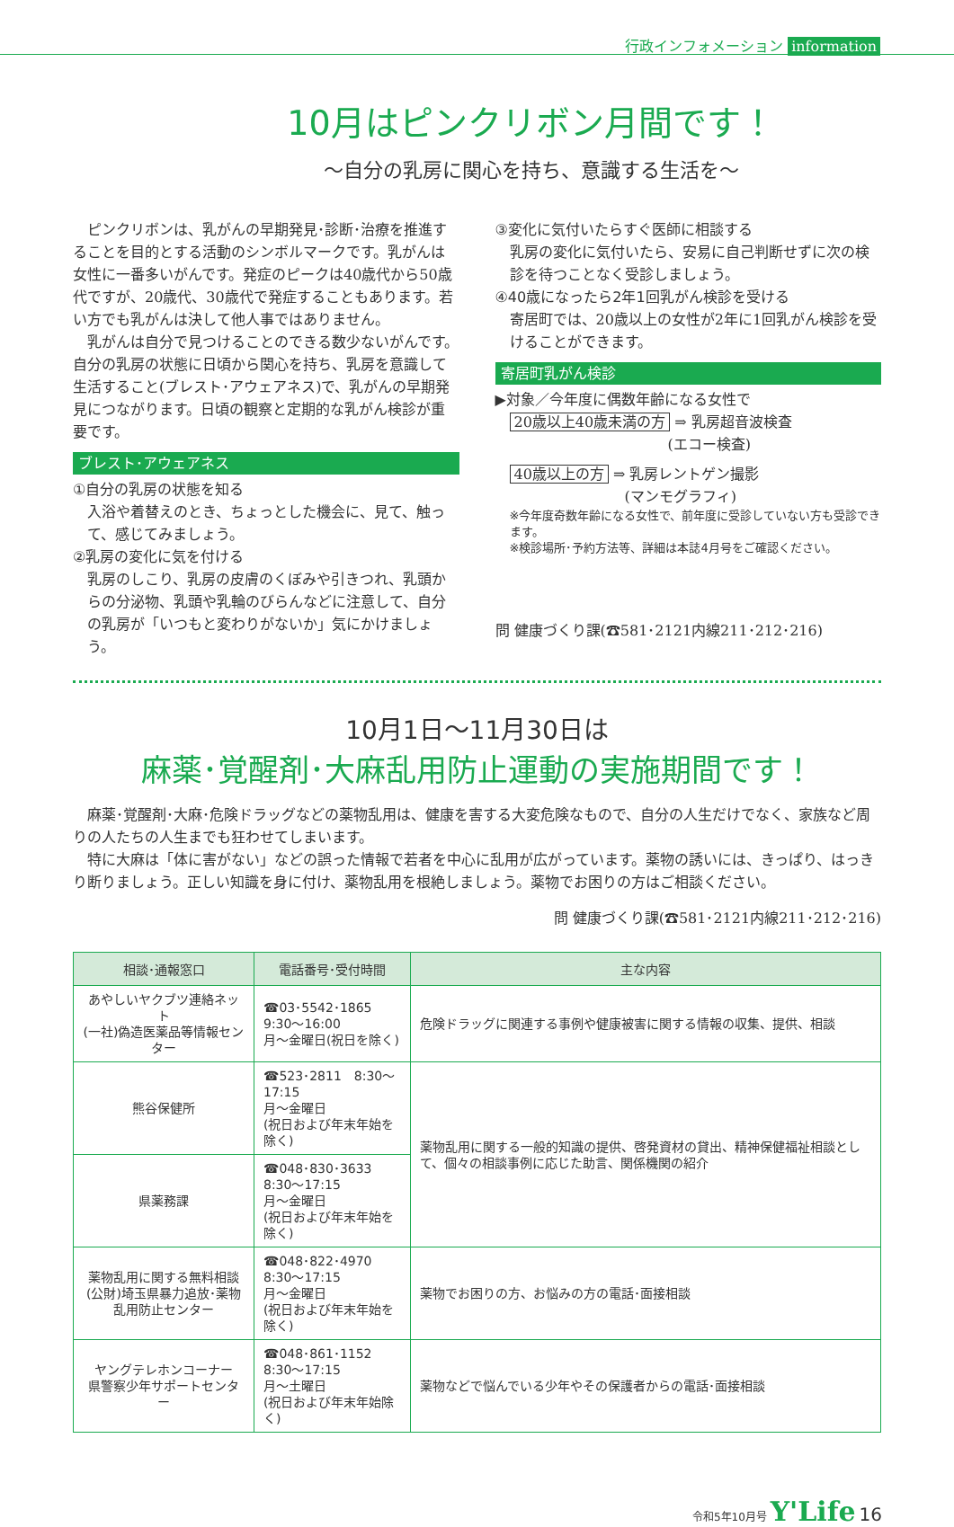行政インフォメーション information
10月はピンクリボン月間です！
～自分の乳房に関心を持ち、意識する生活を～
　ピンクリボンは、乳がんの早期発見･診断･治療を推進することを目的とする活動のシンボルマークです。乳がんは女性に一番多いがんです。発症のピークは40歳代から50歳代ですが、20歳代、30歳代で発症することもあります。若い方でも乳がんは決して他人事ではありません。
　乳がんは自分で見つけることのできる数少ないがんです。自分の乳房の状態に日頃から関心を持ち、乳房を意識して生活すること(ブレスト･アウェアネス)で、乳がんの早期発見につながります。日頃の観察と定期的な乳がん検診が重要です。
ブレスト･アウェアネス
①自分の乳房の状態を知る
入浴や着替えのとき、ちょっとした機会に、見て、触って、感じてみましょう。
②乳房の変化に気を付ける
乳房のしこり、乳房の皮膚のくぼみや引きつれ、乳頭からの分泌物、乳頭や乳輪のびらんなどに注意して、自分の乳房が「いつもと変わりがないか」気にかけましょう。
③変化に気付いたらすぐ医師に相談する
乳房の変化に気付いたら、安易に自己判断せずに次の検診を待つことなく受診しましょう。
④40歳になったら2年1回乳がん検診を受ける
寄居町では、20歳以上の女性が2年に1回乳がん検診を受けることができます。
寄居町乳がん検診
▶対象／今年度に偶数年齢になる女性で
20歳以上40歳未満の方 ⇒ 乳房超音波検査
　　　　　　　　　　　(エコー検査)
40歳以上の方 ⇒ 乳房レントゲン撮影
　　　　　　　　(マンモグラフィ)
※今年度奇数年齢になる女性で、前年度に受診していない方も受診できます。
※検診場所･予約方法等、詳細は本誌4月号をご確認ください。
問 健康づくり課(☎581･2121内線211･212･216)
10月1日～11月30日は
麻薬･覚醒剤･大麻乱用防止運動の実施期間です！
　麻薬･覚醒剤･大麻･危険ドラッグなどの薬物乱用は、健康を害する大変危険なもので、自分の人生だけでなく、家族など周りの人たちの人生までも狂わせてしまいます。
　特に大麻は「体に害がない」などの誤った情報で若者を中心に乱用が広がっています。薬物の誘いには、きっぱり、はっきり断りましょう。正しい知識を身に付け、薬物乱用を根絶しましょう。薬物でお困りの方はご相談ください。
問 健康づくり課(☎581･2121内線211･212･216)
| 相談･通報窓口 | 電話番号･受付時間 | 主な内容 |
| --- | --- | --- |
| あやしいヤクブツ連絡ネット (一社)偽造医薬品等情報センター | ☎03･5542･1865 9:30～16:00 月～金曜日(祝日を除く) | 危険ドラッグに関連する事例や健康被害に関する情報の収集、提供、相談 |
| 熊谷保健所 | ☎523･2811 8:30～17:15 月～金曜日 (祝日および年末年始を除く) | 薬物乱用に関する一般的知識の提供、啓発資材の貸出、精神保健福祉相談として、個々の相談事例に応じた助言、関係機関の紹介 |
| 県薬務課 | ☎048･830･3633 8:30～17:15 月～金曜日 (祝日および年末年始を除く) | |
| 薬物乱用に関する無料相談 (公財)埼玉県暴力追放･薬物乱用防止センター | ☎048･822･4970 8:30～17:15 月～金曜日 (祝日および年末年始を除く) | 薬物でお困りの方、お悩みの方の電話･面接相談 |
| ヤングテレホンコーナー 県警察少年サポートセンター | ☎048･861･1152 8:30～17:15 月～土曜日 (祝日および年末年始除く) | 薬物などで悩んでいる少年やその保護者からの電話･面接相談 |
令和5年10月号 Y'Life 16